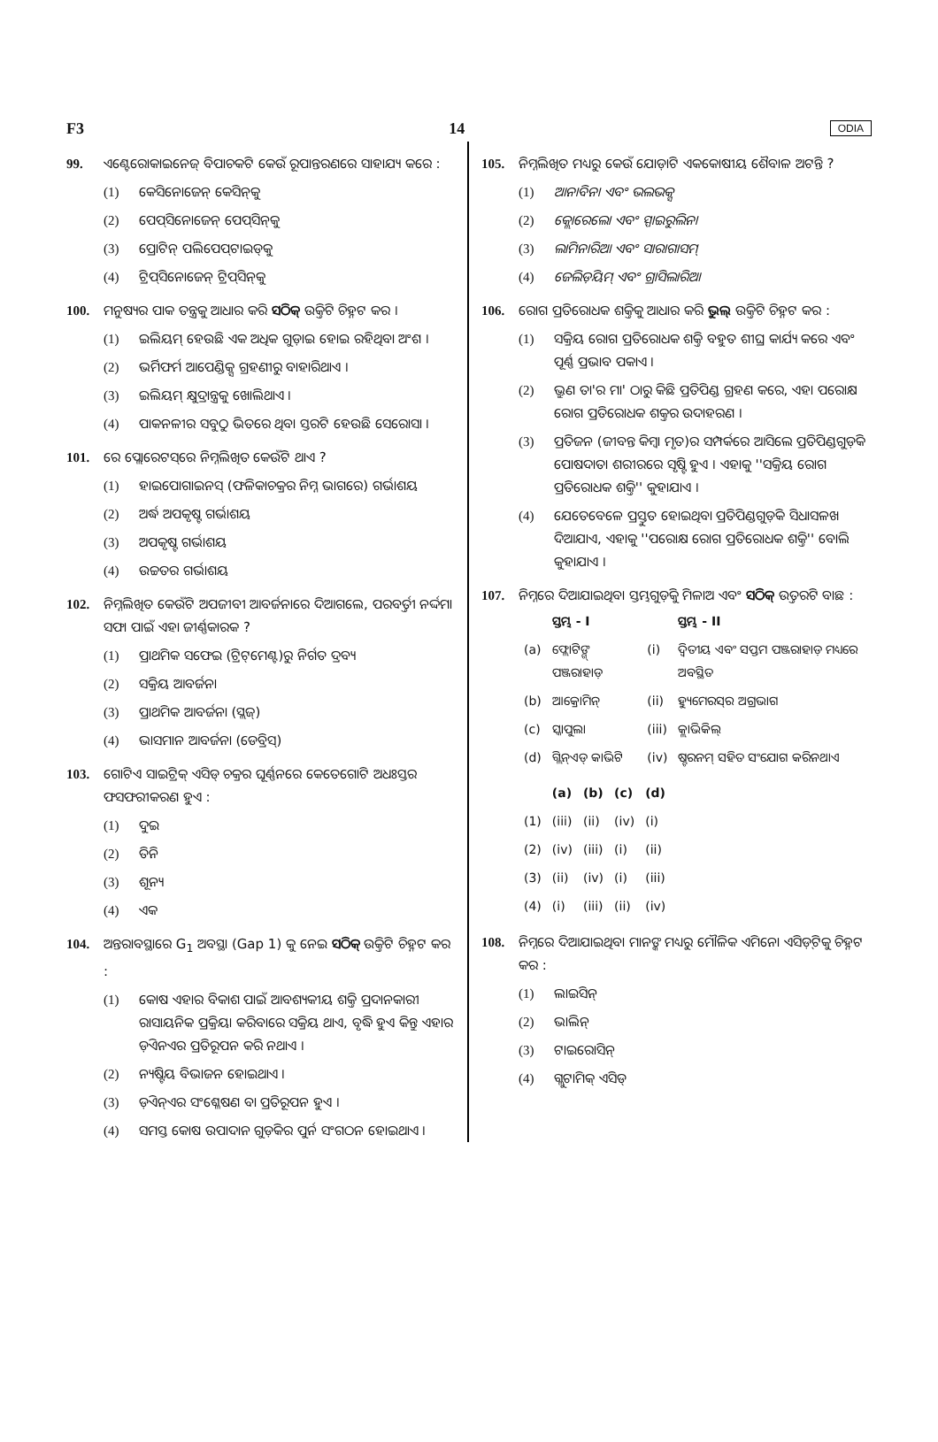F3 14 ODIA
99. ଏଣ୍ଟେରୋକାଇନେଜ୍ ବିପାଚକଟି କେଉଁ ରୂପାନ୍ତରଣରେ ସାହାଯ୍ୟ କରେ :
(1) କେସିନୋଜେନ୍ କେସିନ୍‌କୁ
(2) ପେପ୍‌ସିନୋଜେନ୍ ପେପ୍‌ସିନ୍‌କୁ
(3) ପ୍ରୋଟିନ୍ ପଲିପେପ୍‌ଟାଇଡ୍‌କୁ
(4) ଟ୍ରିପ୍‌ସିନୋଜେନ୍ ଟ୍ରିପ୍‌ସିନ୍‌କୁ
100. ମନୁଷ୍ୟର ପାକ ତନ୍ତ୍ରକୁ ଆଧାର କରି ସଠିକ୍ ଉକ୍ତିଟି ଚିହ୍ନଟ କର ।
(1) ଇଲିୟମ୍ ହେଉଛି ଏକ ଅଧିକ ଗୁଡ଼ାଇ ହୋଇ ରହିଥିବା ଅଂଶ ।
(2) ଭର୍ମିଫର୍ମ ଆପେଣ୍ଡିକ୍ସ ଗ୍ରହଣୀରୁ ବାହାରିଥାଏ ।
(3) ଇଲିୟମ୍ କ୍ଷୁଦ୍ରାନ୍ତ୍ରକୁ ଖୋଲିଥାଏ ।
(4) ପାକନଳୀର ସବୁଠୁ ଭିତରେ ଥିବା ସ୍ତରଟି ହେଉଛି ସେରୋସା ।
101. ରେ ପ୍ଲୋରେଟସ୍‌ରେ ନିମ୍ନଲିଖିତ କେଉଁଟି ଥାଏ ?
(1) ହାଇପୋଗାଇନସ୍ (ଫଳିକାଚକ୍ରର ନିମ୍ନ ଭାଗରେ) ଗର୍ଭାଶୟ
(2) ଅର୍ଦ୍ଧ ଅପକୃଷ୍ଟ ଗର୍ଭାଶୟ
(3) ଅପକୃଷ୍ଟ ଗର୍ଭାଶୟ
(4) ଉଚ୍ଚତର ଗର୍ଭାଶୟ
102. ନିମ୍ନଲିଖିତ କେଉଁଟି ଅପଜୀବୀ ଆବର୍ଜନାରେ ଦିଆଗଲେ, ପରବର୍ତ୍ତୀ ନର୍ଦ୍ଦମା ସଫା ପାଇଁ ଏହା ଜୀର୍ଣ୍ଣକାରକ ?
(1) ପ୍ରାଥମିକ ସଫେଇ (ଟ୍ରିଟ୍‌ମେଣ୍ଟ)ରୁ ନିର୍ଗତ ଦ୍ରବ୍ୟ
(2) ସକ୍ରିୟ ଆବର୍ଜନା
(3) ପ୍ରାଥମିକ ଆବର୍ଜନା (ସ୍ଲଜ୍)
(4) ଭାସମାନ ଆବର୍ଜନା (ଡେବ୍ରିସ୍)
103. ଗୋଟିଏ ସାଇଟ୍ରିକ୍ ଏସିଡ୍ ଚକ୍ରର ଘୂର୍ଣ୍ଣନରେ କେତେଗୋଟି ଅଧଃସ୍ତର ଫସଫରୀକରଣ ହୁଏ :
(1) ଦୁଇ
(2) ତିନି
(3) ଶୂନ୍ୟ
(4) ଏକ
104. ଅନ୍ତରାବସ୍ଥାରେ G<sub>1</sub> ଅବସ୍ଥା (Gap 1) କୁ ନେଇ ସଠିକ୍ ଉକ୍ତିଟି ଚିହ୍ନଟ କର :
(1) କୋଷ ଏହାର ବିକାଶ ପାଇଁ ଆବଶ୍ୟକୀୟ ଶକ୍ତି ପ୍ରଦାନକାରୀ ରାସାୟନିକ ପ୍ରକ୍ରିୟା କରିବାରେ ସକ୍ରିୟ ଥାଏ, ବୃଦ୍ଧି ହୁଏ କିନ୍ତୁ ଏହାର ଡ଼ିଏନଏର ପ୍ରତିରୂପନ କରି ନଥାଏ ।
(2) ନ୍ୟଷ୍ଟିୟ ବିଭାଜନ ହୋଇଥାଏ ।
(3) ଡ଼ିଏନ୍‌ଏର ସଂଶ୍ଳେଷଣ ବା ପ୍ରତିରୂପନ ହୁଏ ।
(4) ସମସ୍ତ କୋଷ ଉପାଦାନ ଗୁଡ଼ିକର ପୁର୍ନ ସଂଗଠନ ହୋଇଥାଏ ।
105. ନିମ୍ନଲିଖିତ ମଧ୍ୟରୁ କେଉଁ ଯୋଡ଼ାଟି ଏକକୋଷୀୟ ଶୈବାଳ ଅଟନ୍ତି ?
(1) ଆନାବିନା ଏବଂ ଭଲଭକ୍ସ
(2) କ୍ଲୋରେଲୋ ଏବଂ ସ୍ପାଇରୁଲିନା
(3) ଲାମିନାରିଆ ଏବଂ ସାରାଗାସମ୍
(4) ଜେଲିଡ଼ିୟମ୍ ଏବଂ ଗ୍ରାସିଲାରିଆ
106. ରୋଗ ପ୍ରତିରୋଧକ ଶକ୍ତିକୁ ଆଧାର କରି ଭୁଲ୍ ଉକ୍ତିଟି ଚିହ୍ନଟ କର :
(1) ସକ୍ରିୟ ରୋଗ ପ୍ରତିରୋଧକ ଶକ୍ତି ବହୁତ ଶୀଘ୍ର କାର୍ଯ୍ୟ କରେ ଏବଂ ପୂର୍ଣ୍ଣ ପ୍ରଭାବ ପକାଏ ।
(2) ଭ୍ରୁଣ ତା'ର ମା' ଠାରୁ କିଛି ପ୍ରତିପିଣ୍ଡ ଗ୍ରହଣ କରେ, ଏହା ପରୋକ୍ଷ ରୋଗ ପ୍ରତିରୋଧକ ଶକ୍ତର ଉଦାହରଣ ।
(3) ପ୍ରତିଜନ (ଜୀବନ୍ତ କିମ୍ବା ମୃତ)ର ସମ୍ପର୍କରେ ଆସିଲେ ପ୍ରତିପିଣ୍ଡଗୁଡ଼ିକ ପୋଷଦାତା ଶରୀରରେ ସୃଷ୍ଟି ହୁଏ । ଏହାକୁ ''ସକ୍ରିୟ ରୋଗ ପ୍ରତିରୋଧକ ଶକ୍ତି'' କୁହାଯାଏ ।
(4) ଯେତେବେଳେ ପ୍ରସ୍ତୁତ ହୋଇଥିବା ପ୍ରତିପିଣ୍ଡଗୁଡ଼ିକ ସିଧାସଳଖ ଦିଆଯାଏ, ଏହାକୁ ''ପରୋକ୍ଷ ରୋଗ ପ୍ରତିରୋଧକ ଶକ୍ତି'' ବୋଲି କୁହାଯାଏ ।
107. ନିମ୍ନରେ ଦିଆଯାଇଥିବା ସ୍ତମ୍ଭଗୁଡ଼ିକୁ ମିଳାଅ ଏବଂ ସଠିକ୍ ଉତ୍ତରଟି ବାଛ :
| | ସ୍ତମ୍ଭ - I | | ସ୍ତମ୍ଭ - II |
| --- | --- | --- | --- |
| (a) | ଫ୍ଲୋଟିଙ୍ଗ୍ ପଞ୍ଜରାହାଡ଼ | (i) | ଦ୍ୱିତୀୟ ଏବଂ ସପ୍ତମ ପଞ୍ଜରାହାଡ଼ ମଧ୍ୟରେ ଅବସ୍ଥିତ |
| (b) | ଆକ୍ରୋମିନ୍ | (ii) | ହ୍ୟୁମେରସ୍‌ର ଅଗ୍ରଭାଗ |
| (c) | ସ୍କାପୁଲା | (iii) | କ୍ଲାଭିକିଲ୍ |
| (d) | ଗ୍ଲିନ୍‌ଏଡ୍ କାଭିଟି | (iv) | ଷ୍ଟରନମ୍ ସହିତ ସଂଯୋଗ କରିନଥାଏ |
| | (a) | (b) | (c) | (d) |
| --- | --- | --- | --- | --- |
| (1) | (iii) | (ii) | (iv) | (i) |
| (2) | (iv) | (iii) | (i) | (ii) |
| (3) | (ii) | (iv) | (i) | (iii) |
| (4) | (i) | (iii) | (ii) | (iv) |
108. ନିମ୍ନରେ ଦିଆଯାଇଥିବା ମାନଙ୍କ ମଧ୍ୟରୁ ମୌଳିକ ଏମିନୋ ଏସିଡ଼୍‌ଟିକୁ ଚିହ୍ନଟ କର :
(1) ଲାଇସିନ୍
(2) ଭାଲିନ୍
(3) ଟାଇରୋସିନ୍
(4) ଗ୍ଲୁଟାମିକ୍ ଏସିଡ୍